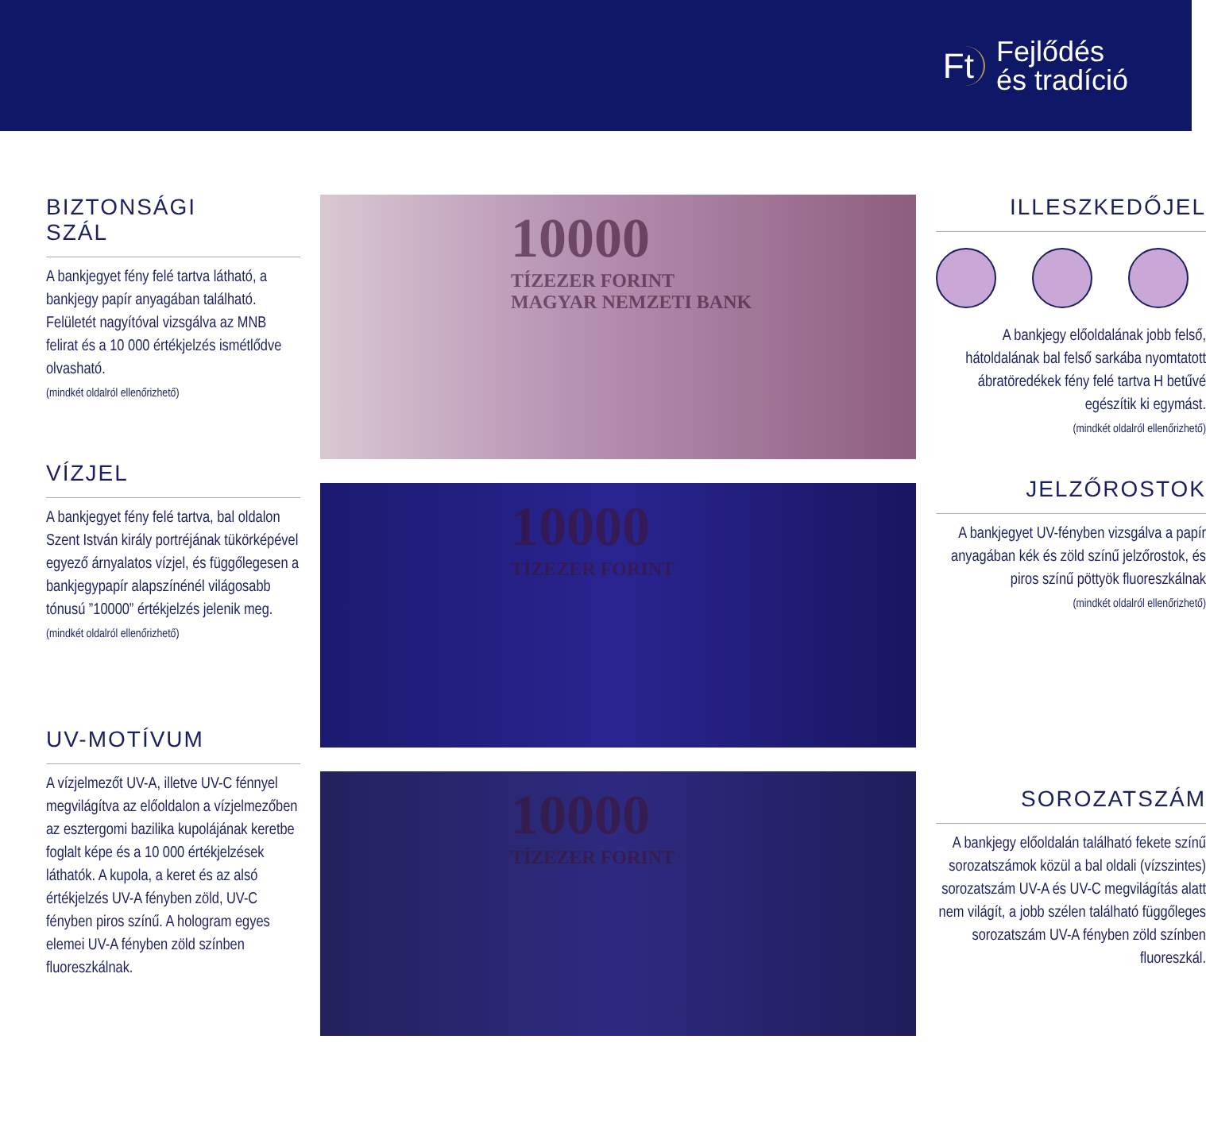Ft Fejlődés
és tradíció
BIZTONSÁGI
SZÁL
A bankjegyet fény felé tartva látható, a bankjegy papír anyagában található. Felületét nagyítóval vizsgálva az MNB felirat és a 10 000 értékjelzés ismétlődve olvasható.
(mindkét oldalról ellenőrizhető)
VÍZJEL
A bankjegyet fény felé tartva, bal oldalon Szent István király portréjának tükörképével egyező árnyalatos vízjel, és függőlegesen a bankjegypapír alapszínénél világosabb tónusú ”10000” értékjelzés jelenik meg.
(mindkét oldalról ellenőrizhető)
UV-MOTÍVUM
A vízjelmezőt UV-A, illetve UV-C fénnyel megvilágítva az előoldalon a vízjelmezőben az esztergomi bazilika kupolájának keretbe foglalt képe és a 10 000 értékjelzések láthatók. A kupola, a keret és az alsó értékjelzés UV-A fényben zöld, UV-C fényben piros színű. A hologram egyes elemei UV-A fényben zöld színben fluoreszkálnak.
10000
TÍZEZER FORINT
MAGYAR NEMZETI BANK
10000
TÍZEZER FORINT
10000
TÍZEZER FORINT
ILLESZKEDŐJEL
A bankjegy előoldalának jobb felső, hátoldalának bal felső sarkába nyomtatott ábratöredékek fény felé tartva H betűvé egészítik ki egymást.
(mindkét oldalról ellenőrizhető)
JELZŐROSTOK
A bankjegyet UV-fényben vizsgálva a papír anyagában kék és zöld színű jelzőrostok, és piros színű pöttyök fluoreszkálnak
(mindkét oldalról ellenőrizhető)
SOROZATSZÁM
A bankjegy előoldalán található fekete színű sorozatszámok közül a bal oldali (vízszintes) sorozatszám UV-A és UV-C megvilágítás alatt nem világít, a jobb szélen található függőleges sorozatszám UV-A fényben zöld színben fluoreszkál.